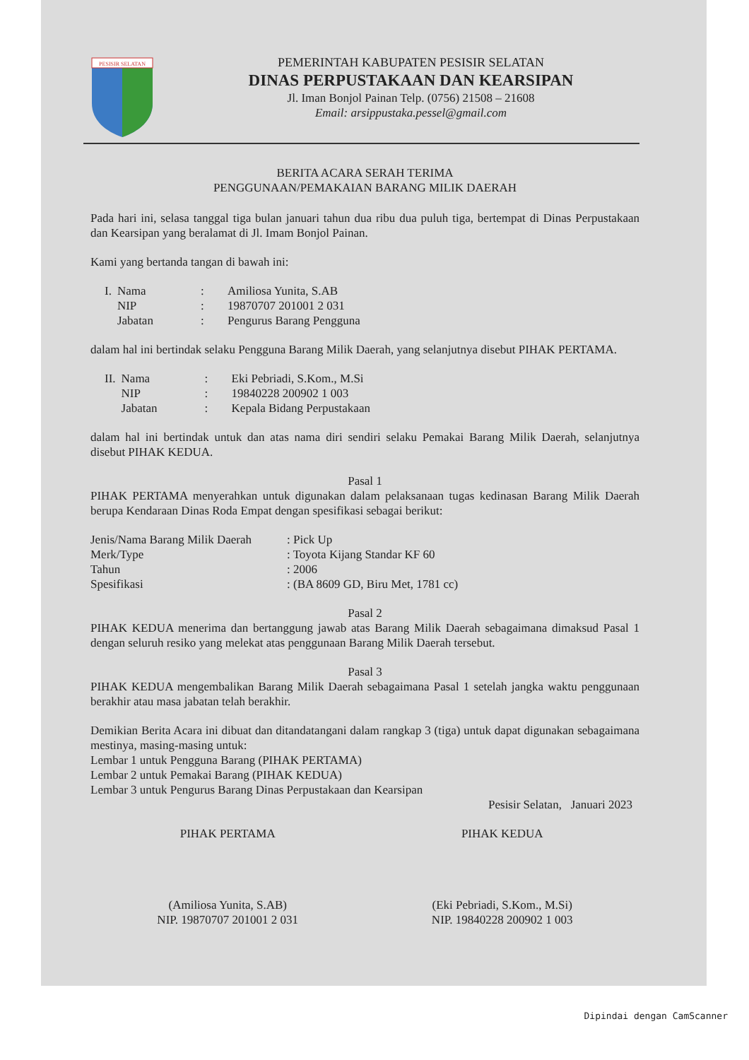PESISIR SELATAN
PEMERINTAH KABUPATEN PESISIR SELATAN
DINAS PERPUSTAKAAN DAN KEARSIPAN
Jl. Iman Bonjol Painan Telp. (0756) 21508 – 21608
Email: arsippustaka.pessel@gmail.com
BERITA ACARA SERAH TERIMA
PENGGUNAAN/PEMAKAIAN BARANG MILIK DAERAH
Pada hari ini, selasa tanggal tiga bulan januari tahun dua ribu dua puluh tiga, bertempat di Dinas Perpustakaan dan Kearsipan yang beralamat di Jl. Imam Bonjol Painan.
Kami yang bertanda tangan di bawah ini:
| I. | Nama | : | Amiliosa Yunita, S.AB |
| | NIP | : | 19870707 201001 2 031 |
| | Jabatan | : | Pengurus Barang Pengguna |
dalam hal ini bertindak selaku Pengguna Barang Milik Daerah, yang selanjutnya disebut PIHAK PERTAMA.
| II. | Nama | : | Eki Pebriadi, S.Kom., M.Si |
| | NIP | : | 19840228 200902 1 003 |
| | Jabatan | : | Kepala Bidang Perpustakaan |
dalam hal ini bertindak untuk dan atas nama diri sendiri selaku Pemakai Barang Milik Daerah, selanjutnya disebut PIHAK KEDUA.
Pasal 1
PIHAK PERTAMA menyerahkan untuk digunakan dalam pelaksanaan tugas kedinasan Barang Milik Daerah berupa Kendaraan Dinas Roda Empat dengan spesifikasi sebagai berikut:
| Jenis/Nama Barang Milik Daerah | : Pick Up |
| Merk/Type | : Toyota Kijang Standar KF 60 |
| Tahun | : 2006 |
| Spesifikasi | : (BA 8609 GD, Biru Met, 1781 cc) |
Pasal 2
PIHAK KEDUA menerima dan bertanggung jawab atas Barang Milik Daerah sebagaimana dimaksud Pasal 1 dengan seluruh resiko yang melekat atas penggunaan Barang Milik Daerah tersebut.
Pasal 3
PIHAK KEDUA mengembalikan Barang Milik Daerah sebagaimana Pasal 1 setelah jangka waktu penggunaan berakhir atau masa jabatan telah berakhir.
Demikian Berita Acara ini dibuat dan ditandatangani dalam rangkap 3 (tiga) untuk dapat digunakan sebagaimana mestinya, masing-masing untuk:
Lembar 1 untuk Pengguna Barang (PIHAK PERTAMA)
Lembar 2 untuk Pemakai Barang (PIHAK KEDUA)
Lembar 3 untuk Pengurus Barang Dinas Perpustakaan dan Kearsipan
Pesisir Selatan, Januari 2023
PIHAK PERTAMA
(Amiliosa Yunita, S.AB)
NIP. 19870707 201001 2 031
PIHAK KEDUA
(Eki Pebriadi, S.Kom., M.Si)
NIP. 19840228 200902 1 003
Dipindai dengan CamScanner